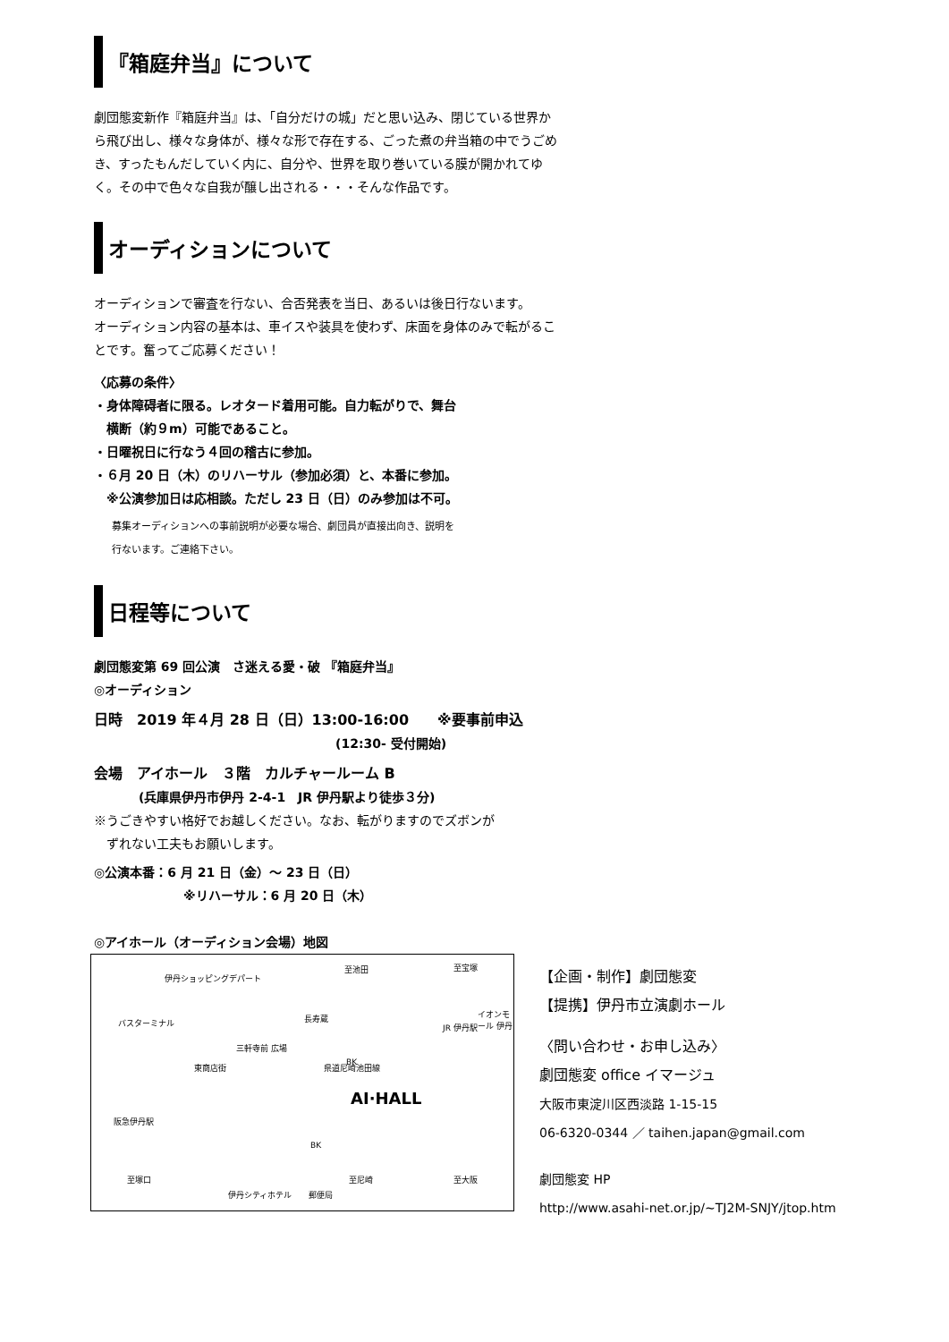『箱庭弁当』について
劇団態変新作『箱庭弁当』は、「自分だけの城」だと思い込み、閉じている世界から飛び出し、様々な身体が、様々な形で存在する、ごった煮の弁当箱の中でうごめき、すったもんだしていく内に、自分や、世界を取り巻いている膜が開かれてゆく。その中で色々な自我が醸し出される・・・そんな作品です。
オーディションについて
オーディションで審査を行ない、合否発表を当日、あるいは後日行ないます。
オーディション内容の基本は、車イスや装具を使わず、床面を身体のみで転がることです。奮ってご応募ください！
〈応募の条件〉
・身体障碍者に限る。レオタード着用可能。自力転がりで、舞台
　横断（約９m）可能であること。
・日曜祝日に行なう４回の稽古に参加。
・６月 20 日（木）のリハーサル（参加必須）と、本番に参加。
　※公演参加日は応相談。ただし 23 日（日）のみ参加は不可。
募集オーディションへの事前説明が必要な場合、劇団員が直接出向き、説明を
行ないます。ご連絡下さい。
日程等について
劇団態変第 69 回公演　さ迷える愛・破 『箱庭弁当』
◎オーディション
日時　2019 年４月 28 日（日）13:00-16:00　　※要事前申込
(12:30- 受付開始)
会場　アイホール　３階　カルチャールーム B
(兵庫県伊丹市伊丹 2-4-1　JR 伊丹駅より徒歩３分)
※うごきやすい格好でお越しください。なお、転がりますのでズボンが
　ずれない工夫もお願いします。
◎公演本番：6 月 21 日（金）～ 23 日（日）
※リハーサル：6 月 20 日（木）
◎アイホール（オーディション会場）地図
バスターミナル
伊丹ショッピングデパート
阪急伊丹駅
至塚口
三軒寺前 広場
東商店街
長寿蔵
至池田
BK 県道尼崎池田線
AI·HALL
BK
伊丹シティホテル 郵便局
至尼崎
至宝塚
JR 伊丹駅
イオンモール 伊丹
至大阪
【企画・制作】劇団態変
【提携】伊丹市立演劇ホール
〈問い合わせ・お申し込み〉
劇団態変 office イマージュ
大阪市東淀川区西淡路 1-15-15
06-6320-0344 ／ taihen.japan@gmail.com
劇団態変 HP
http://www.asahi-net.or.jp/~TJ2M-SNJY/jtop.htm